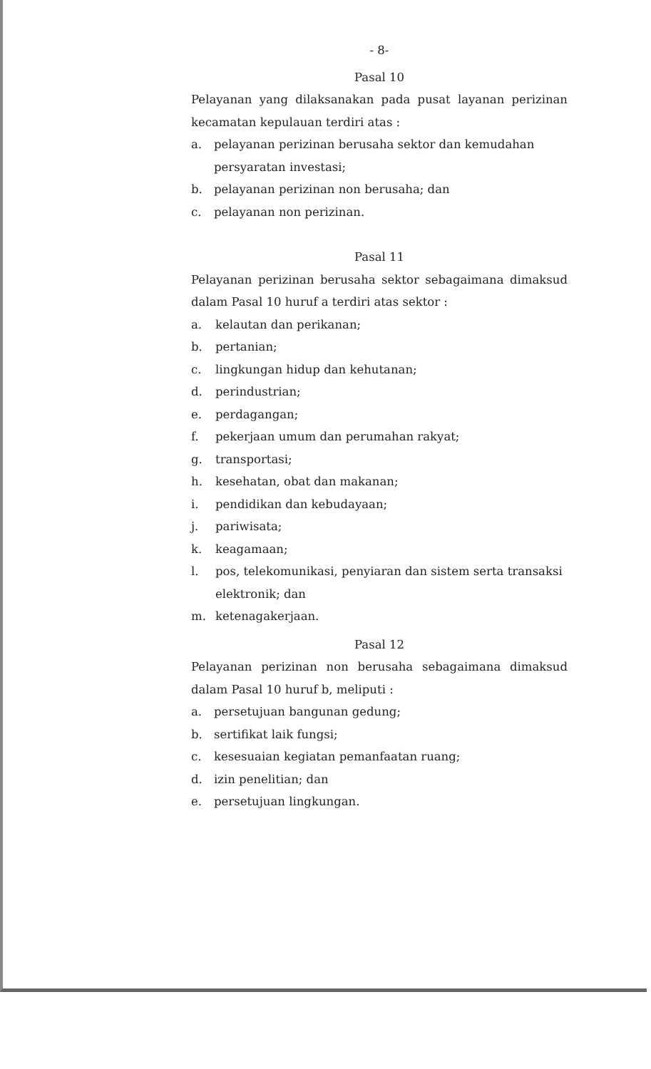- 8-
Pasal 10
Pelayanan yang dilaksanakan pada pusat layanan perizinan kecamatan kepulauan terdiri atas :
a. pelayanan perizinan berusaha sektor dan kemudahan persyaratan investasi;
b. pelayanan perizinan non berusaha; dan
c. pelayanan non perizinan.
Pasal 11
Pelayanan perizinan berusaha sektor sebagaimana dimaksud dalam Pasal 10 huruf a terdiri atas sektor :
a. kelautan dan perikanan;
b. pertanian;
c. lingkungan hidup dan kehutanan;
d. perindustrian;
e. perdagangan;
f. pekerjaan umum dan perumahan rakyat;
g. transportasi;
h. kesehatan, obat dan makanan;
i. pendidikan dan kebudayaan;
j. pariwisata;
k. keagamaan;
l. pos, telekomunikasi, penyiaran dan sistem serta transaksi elektronik; dan
m. ketenagakerjaan.
Pasal 12
Pelayanan perizinan non berusaha sebagaimana dimaksud dalam Pasal 10 huruf b, meliputi :
a. persetujuan bangunan gedung;
b. sertifikat laik fungsi;
c. kesesuaian kegiatan pemanfaatan ruang;
d. izin penelitian; dan
e. persetujuan lingkungan.